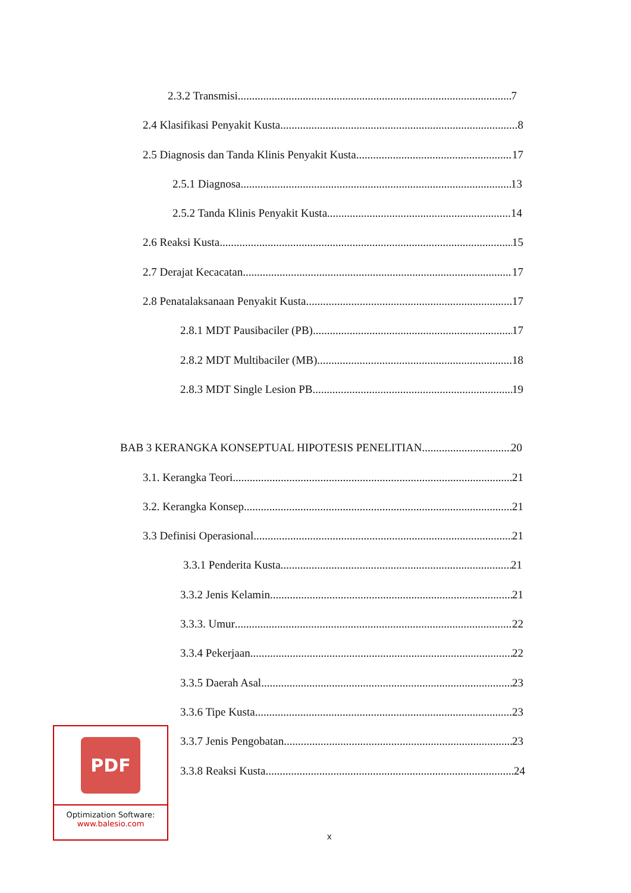2.3.2 Transmisi 7
2.4 Klasifikasi Penyakit Kusta 8
2.5 Diagnosis dan Tanda Klinis Penyakit Kusta 17
2.5.1 Diagnosa 13
2.5.2 Tanda Klinis Penyakit Kusta 14
2.6 Reaksi Kusta 15
2.7 Derajat Kecacatan 17
2.8 Penatalaksanaan Penyakit Kusta 17
2.8.1 MDT Pausibaciler (PB) 17
2.8.2 MDT Multibaciler (MB) 18
2.8.3 MDT Single Lesion PB 19
BAB 3 KERANGKA KONSEPTUAL HIPOTESIS PENELITIAN 20
3.1. Kerangka Teori 21
3.2. Kerangka Konsep 21
3.3 Definisi Operasional 21
3.3.1 Penderita Kusta 21
3.3.2 Jenis Kelamin 21
3.3.3. Umur 22
3.3.4 Pekerjaan 22
3.3.5 Daerah Asal 23
3.3.6 Tipe Kusta 23
3.3.7 Jenis Pengobatan 23
3.3.8 Reaksi Kusta 24
PDF
Optimization Software:
www.balesio.com
x